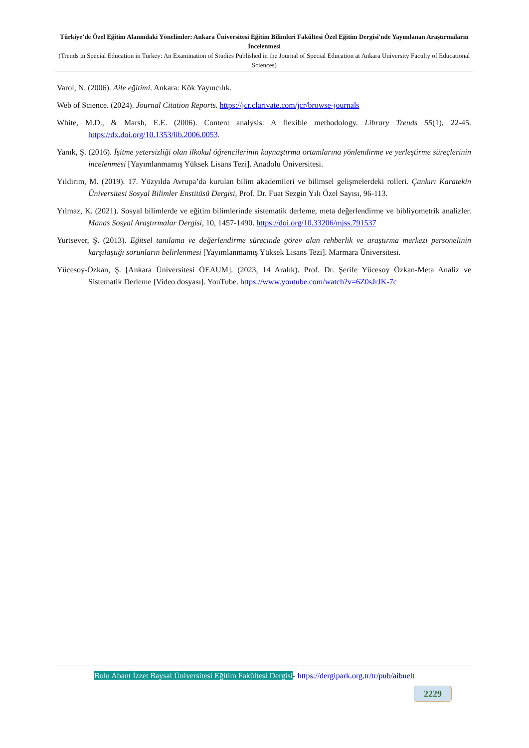Türkiye’de Özel Eğitim Alanındaki Yönelimler: Ankara Üniversitesi Eğitim Bilimleri Fakültesi Özel Eğitim Dergisi'nde Yayımlanan Araştırmaların İncelenmesi
(Trends in Special Education in Turkey: An Examination of Studies Published in the Journal of Special Education at Ankara University Faculty of Educational Sciences)
Varol, N. (2006). Aile eğitimi. Ankara: Kök Yayıncılık.
Web of Science. (2024). Journal Citation Reports. https://jcr.clarivate.com/jcr/browse-journals
White, M.D., & Marsh, E.E. (2006). Content analysis: A flexible methodology. Library Trends 55(1), 22-45. https://dx.doi.org/10.1353/lib.2006.0053.
Yanık, Ş. (2016). İşitme yetersizliği olan ilkokul öğrencilerinin kaynaştırma ortamlarına yönlendirme ve yerleştirme süreçlerinin incelenmesi [Yayımlanmamış Yüksek Lisans Tezi]. Anadolu Üniversitesi.
Yıldırım, M. (2019). 17. Yüzyılda Avrupa’da kurulan bilim akademileri ve bilimsel gelişmelerdeki rolleri. Çankırı Karatekin Üniversitesi Sosyal Bilimler Enstitüsü Dergisi, Prof. Dr. Fuat Sezgin Yılı Özel Sayısı, 96-113.
Yılmaz, K. (2021). Sosyal bilimlerde ve eğitim bilimlerinde sistematik derleme, meta değerlendirme ve bibliyometrik analizler. Manas Sosyal Araştırmalar Dergisi, 10, 1457-1490. https://doi.org/10.33206/mjss.791537
Yurtsever, Ş. (2013). Eğitsel tanılama ve değerlendirme sürecinde görev alan rehberlik ve araştırma merkezi personelinin karşılaştığı sorunların belirlenmesi [Yayımlanmamış Yüksek Lisans Tezi]. Marmara Üniversitesi.
Yücesoy-Özkan, Ş. [Ankara Üniversitesi ÖEAUM]. (2023, 14 Aralık). Prof. Dr. Şerife Yücesoy Özkan-Meta Analiz ve Sistematik Derleme [Video dosyası]. YouTube. https://www.youtube.com/watch?v=6Z0sJrJK-7c
Bolu Abant İzzet Baysal Üniversitesi Eğitim Fakültesi Dergisi- https://dergipark.org.tr/tr/pub/aibuelt
2229